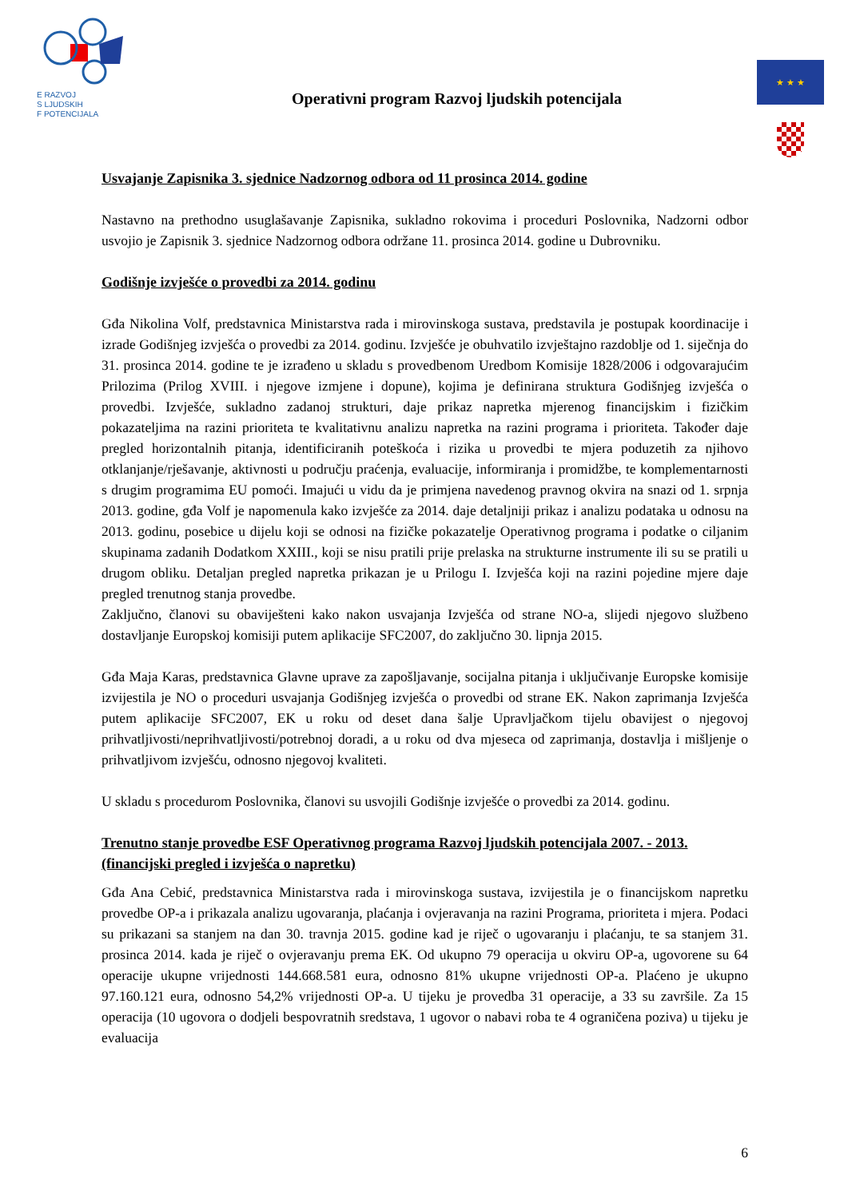E RAZVOJ
S LJUDSKIH
F POTENCIJALA
Operativni program Razvoj ljudskih potencijala
★ ★ ★
Usvajanje Zapisnika 3. sjednice Nadzornog odbora od 11 prosinca 2014. godine
Nastavno na prethodno usuglašavanje Zapisnika, sukladno rokovima i proceduri Poslovnika, Nadzorni odbor usvojio je Zapisnik 3. sjednice Nadzornog odbora održane 11. prosinca 2014. godine u Dubrovniku.
Godišnje izvješće o provedbi za 2014. godinu
Gđa Nikolina Volf, predstavnica Ministarstva rada i mirovinskoga sustava, predstavila je postupak koordinacije i izrade Godišnjeg izvješća o provedbi za 2014. godinu. Izvješće je obuhvatilo izvještajno razdoblje od 1. siječnja do 31. prosinca 2014. godine te je izrađeno u skladu s provedbenom Uredbom Komisije 1828/2006 i odgovarajućim Prilozima (Prilog XVIII. i njegove izmjene i dopune), kojima je definirana struktura Godišnjeg izvješća o provedbi. Izvješće, sukladno zadanoj strukturi, daje prikaz napretka mjerenog financijskim i fizičkim pokazateljima na razini prioriteta te kvalitativnu analizu napretka na razini programa i prioriteta. Također daje pregled horizontalnih pitanja, identificiranih poteškoća i rizika u provedbi te mjera poduzetih za njihovo otklanjanje/rješavanje, aktivnosti u području praćenja, evaluacije, informiranja i promidžbe, te komplementarnosti s drugim programima EU pomoći. Imajući u vidu da je primjena navedenog pravnog okvira na snazi od 1. srpnja 2013. godine, gđa Volf je napomenula kako izvješće za 2014. daje detaljniji prikaz i analizu podataka u odnosu na 2013. godinu, posebice u dijelu koji se odnosi na fizičke pokazatelje Operativnog programa i podatke o ciljanim skupinama zadanih Dodatkom XXIII., koji se nisu pratili prije prelaska na strukturne instrumente ili su se pratili u drugom obliku. Detaljan pregled napretka prikazan je u Prilogu I. Izvješća koji na razini pojedine mjere daje pregled trenutnog stanja provedbe.
Zaključno, članovi su obaviješteni kako nakon usvajanja Izvješća od strane NO-a, slijedi njegovo službeno dostavljanje Europskoj komisiji putem aplikacije SFC2007, do zaključno 30. lipnja 2015.
Gđa Maja Karas, predstavnica Glavne uprave za zapošljavanje, socijalna pitanja i uključivanje Europske komisije izvijestila je NO o proceduri usvajanja Godišnjeg izvješća o provedbi od strane EK. Nakon zaprimanja Izvješća putem aplikacije SFC2007, EK u roku od deset dana šalje Upravljačkom tijelu obavijest o njegovoj prihvatljivosti/neprihvatljivosti/potrebnoj doradi, a u roku od dva mjeseca od zaprimanja, dostavlja i mišljenje o prihvatljivom izvješću, odnosno njegovoj kvaliteti.
U skladu s procedurom Poslovnika, članovi su usvojili Godišnje izvješće o provedbi za 2014. godinu.
Trenutno stanje provedbe ESF Operativnog programa Razvoj ljudskih potencijala 2007. - 2013. (financijski pregled i izvješća o napretku)
Gđa Ana Cebić, predstavnica Ministarstva rada i mirovinskoga sustava, izvijestila je o financijskom napretku provedbe OP-a i prikazala analizu ugovaranja, plaćanja i ovjeravanja na razini Programa, prioriteta i mjera. Podaci su prikazani sa stanjem na dan 30. travnja 2015. godine kad je riječ o ugovaranju i plaćanju, te sa stanjem 31. prosinca 2014. kada je riječ o ovjeravanju prema EK. Od ukupno 79 operacija u okviru OP-a, ugovorene su 64 operacije ukupne vrijednosti 144.668.581 eura, odnosno 81% ukupne vrijednosti OP-a. Plaćeno je ukupno 97.160.121 eura, odnosno 54,2% vrijednosti OP-a. U tijeku je provedba 31 operacije, a 33 su završile. Za 15 operacija (10 ugovora o dodjeli bespovratnih sredstava, 1 ugovor o nabavi roba te 4 ograničena poziva) u tijeku je evaluacija
6